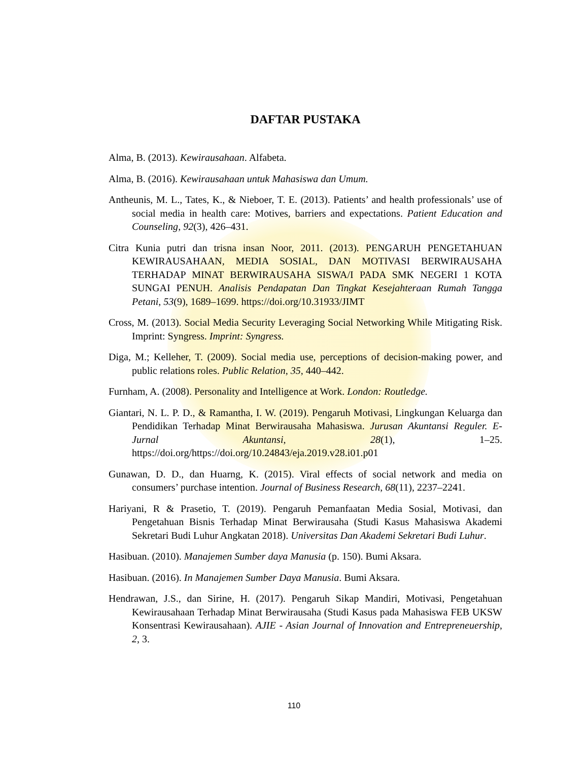DAFTAR PUSTAKA
Alma, B. (2013). Kewirausahaan. Alfabeta.
Alma, B. (2016). Kewirausahaan untuk Mahasiswa dan Umum.
Antheunis, M. L., Tates, K., & Nieboer, T. E. (2013). Patients’ and health professionals’ use of social media in health care: Motives, barriers and expectations. Patient Education and Counseling, 92(3), 426–431.
Citra Kunia putri dan trisna insan Noor, 2011. (2013). PENGARUH PENGETAHUAN KEWIRAUSAHAAN, MEDIA SOSIAL, DAN MOTIVASI BERWIRAUSAHA TERHADAP MINAT BERWIRAUSAHA SISWA/I PADA SMK NEGERI 1 KOTA SUNGAI PENUH. Analisis Pendapatan Dan Tingkat Kesejahteraan Rumah Tangga Petani, 53(9), 1689–1699. https://doi.org/10.31933/JIMT
Cross, M. (2013). Social Media Security Leveraging Social Networking While Mitigating Risk. Imprint: Syngress. Imprint: Syngress.
Diga, M.; Kelleher, T. (2009). Social media use, perceptions of decision-making power, and public relations roles. Public Relation, 35, 440–442.
Furnham, A. (2008). Personality and Intelligence at Work. London: Routledge.
Giantari, N. L. P. D., & Ramantha, I. W. (2019). Pengaruh Motivasi, Lingkungan Keluarga dan Pendidikan Terhadap Minat Berwirausaha Mahasiswa. Jurusan Akuntansi Reguler. E-Jurnal Akuntansi, 28(1), 1–25. https://doi.org/https://doi.org/10.24843/eja.2019.v28.i01.p01
Gunawan, D. D., dan Huarng, K. (2015). Viral effects of social network and media on consumers’ purchase intention. Journal of Business Research, 68(11), 2237–2241.
Hariyani, R & Prasetio, T. (2019). Pengaruh Pemanfaatan Media Sosial, Motivasi, dan Pengetahuan Bisnis Terhadap Minat Berwirausaha (Studi Kasus Mahasiswa Akademi Sekretari Budi Luhur Angkatan 2018). Universitas Dan Akademi Sekretari Budi Luhur.
Hasibuan. (2010). Manajemen Sumber daya Manusia (p. 150). Bumi Aksara.
Hasibuan. (2016). In Manajemen Sumber Daya Manusia. Bumi Aksara.
Hendrawan, J.S., dan Sirine, H. (2017). Pengaruh Sikap Mandiri, Motivasi, Pengetahuan Kewirausahaan Terhadap Minat Berwirausaha (Studi Kasus pada Mahasiswa FEB UKSW Konsentrasi Kewirausahaan). AJIE - Asian Journal of Innovation and Entrepreneuership, 2, 3.
110